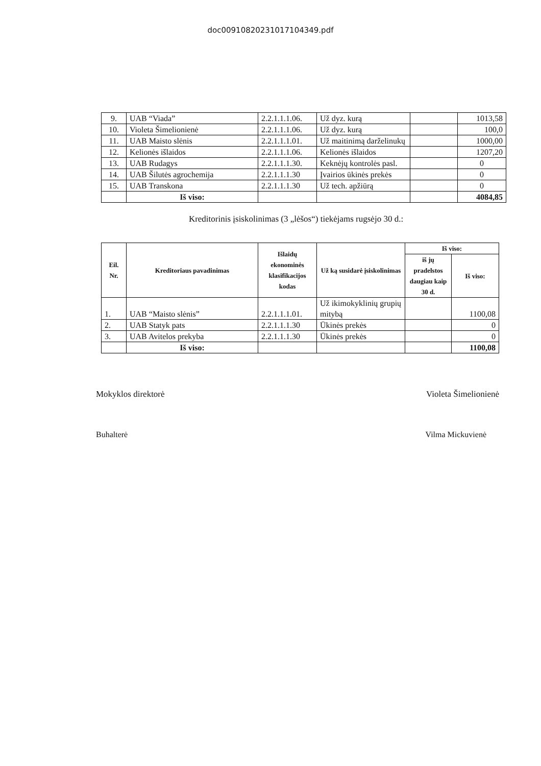doc00910820231017104349.pdf
| 9. | UAB “Viada” | 2.2.1.1.1.06. | Už dyz. kurą | | 1013,58 |
| 10. | Violeta Šimelionienė | 2.2.1.1.1.06. | Už dyz. kurą | | 100,0 |
| 11. | UAB Maisto slėnis | 2.2.1.1.1.01. | Už maitinimą darželinukų | | 1000,00 |
| 12. | Kelionės išlaidos | 2.2.1.1.1.06. | Kelionės išlaidos | | 1207,20 |
| 13. | UAB Rudagys | 2.2.1.1.1.30. | Keknėjų kontrolės pasl. | | 0 |
| 14. | UAB Šilutės agrochemija | 2.2.1.1.1.30 | Įvairios ūkinės prekės | | 0 |
| 15. | UAB Transkona | 2.2.1.1.1.30 | Už tech. apžiūrą | | 0 |
| | Iš viso: | | | | 4084,85 |
Kreditorinis įsiskolinimas (3 „lėšos“) tiekėjams rugsėjo 30 d.:
| Eil. Nr. | Kreditoriaus pavadinimas | Išlaidų ekonominės klasifikacijos kodas | Už ką susidarė įsiskolinimas | Iš viso: | |
| --- | --- | --- | --- | --- | --- |
| | | | | iš jų pradelstos daugiau kaip 30 d. | Iš viso: |
| 1. | UAB “Maisto slėnis” | 2.2.1.1.1.01. | Už ikimokyklinių grupių mitybą | | 1100,08 |
| 2. | UAB Statyk pats | 2.2.1.1.1.30 | Ūkinės prekės | | 0 |
| 3. | UAB Avitelos prekyba | 2.2.1.1.1.30 | Ūkinės prekės | | 0 |
| | Iš viso: | | | | 1100,08 |
Mokyklos direktorė Violeta Šimelionienė
Buhalterė Vilma Mickuvienė